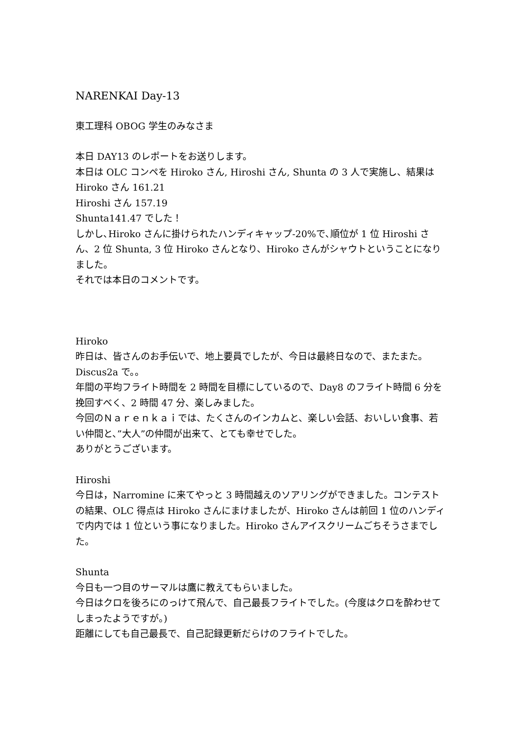NARENKAI Day-13
東工理科 OBOG 学生のみなさま
本日 DAY13 のレポートをお送りします。
本日は OLC コンペを Hiroko さん, Hiroshi さん, Shunta の 3 人で実施し、結果は
Hiroko さん 161.21
Hiroshi さん 157.19
Shunta141.47 でした！
しかし､Hiroko さんに掛けられたハンディキャップ-20%で､順位が 1 位 Hiroshi さん、2 位 Shunta, 3 位 Hiroko さんとなり、Hiroko さんがシャウトということになりました。
それでは本日のコメントです。
Hiroko
昨日は、皆さんのお手伝いで、地上要員でしたが、今日は最終日なので、またまた。Discus2a で。。
年間の平均フライト時間を 2 時間を目標にしているので、Day8 のフライト時間 6 分を挽回すべく、2 時間 47 分、楽しみました。
今回のＮａｒｅｎｋａｉでは、たくさんのインカムと、楽しい会話、おいしい食事、若い仲間と、”大人”の仲間が出来て、とても幸せでした。
ありがとうございます。
Hiroshi
今日は，Narromine に来てやっと 3 時間越えのソアリングができました。コンテストの結果、OLC 得点は Hiroko さんにまけましたが、Hiroko さんは前回 1 位のハンディで内内では 1 位という事になりました。Hiroko さんアイスクリームごちそうさまでした。
Shunta
今日も一つ目のサーマルは鷹に教えてもらいました。
今日はクロを後ろにのっけて飛んで、自己最長フライトでした。(今度はクロを酔わせてしまったようですが。)
距離にしても自己最長で、自己記録更新だらけのフライトでした。